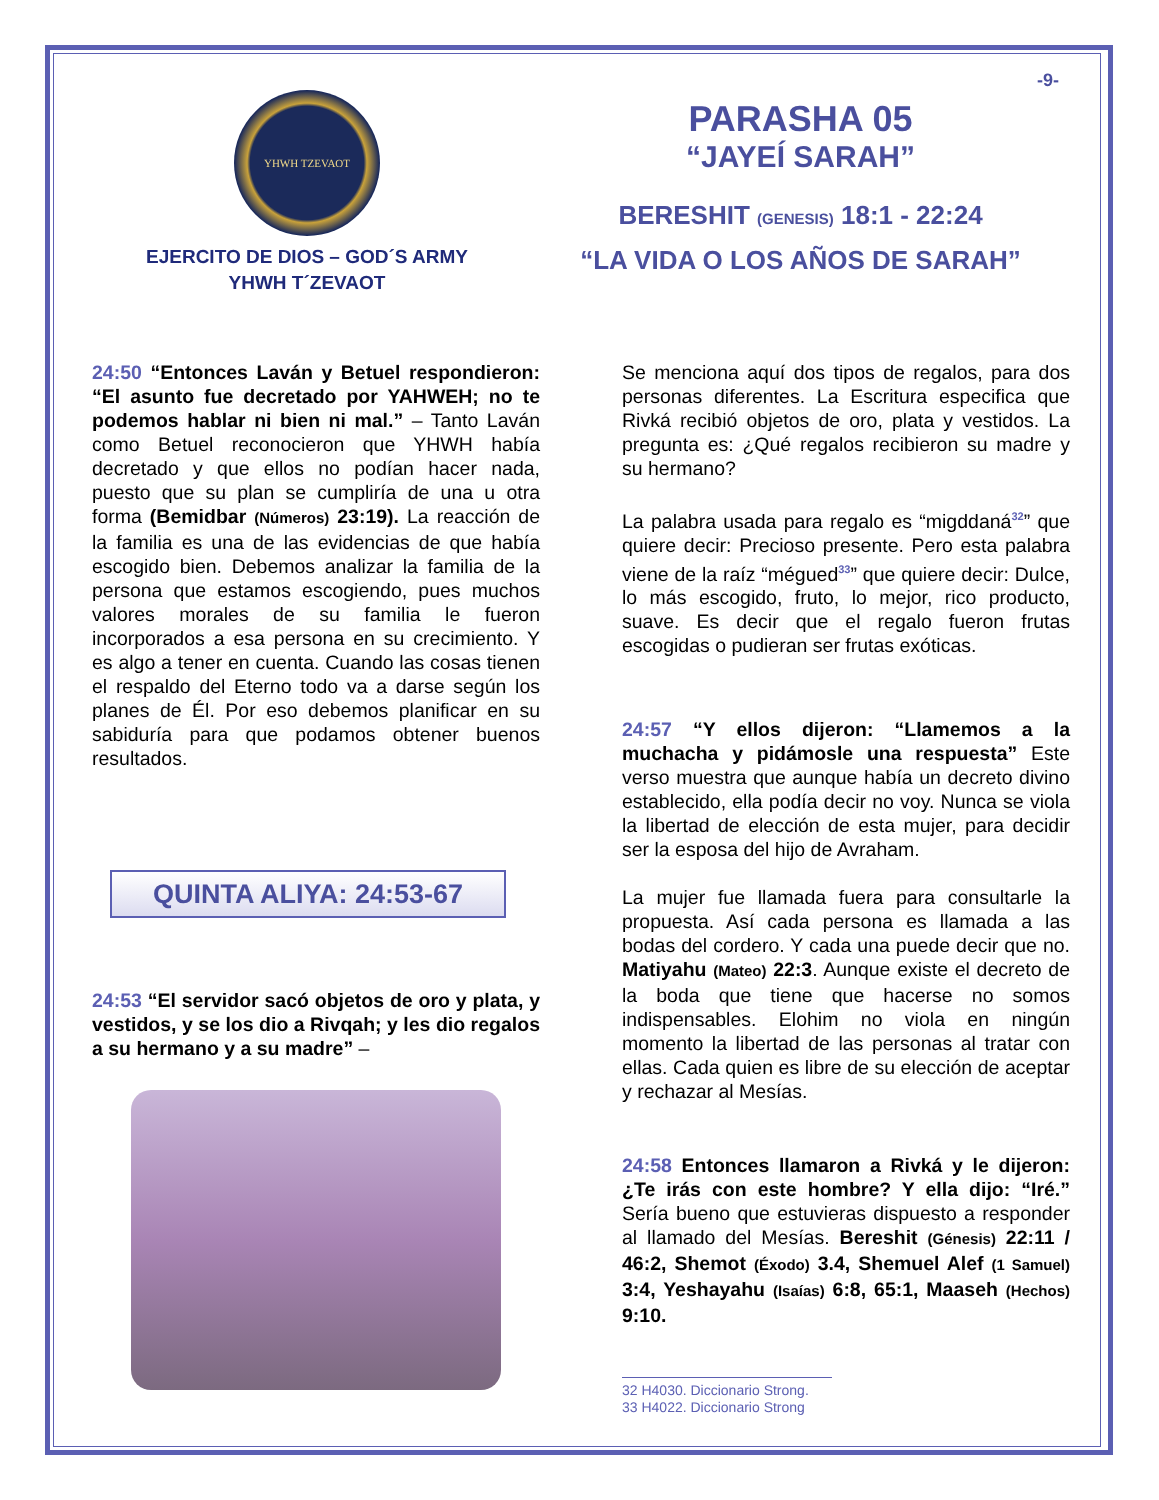YHWH TZEVAOT
EJERCITO DE DIOS – GOD´S ARMY
YHWH T´ZEVAOT
-9-
PARASHA 05
“JAYEÍ SARAH”
BERESHIT (GENESIS) 18:1 - 22:24
“LA VIDA O LOS AÑOS DE SARAH”
24:50 “Entonces Laván y Betuel respondieron: “El asunto fue decretado por YAHWEH; no te podemos hablar ni bien ni mal.” – Tanto Laván como Betuel reconocieron que YHWH había decretado y que ellos no podían hacer nada, puesto que su plan se cumpliría de una u otra forma (Bemidbar (Números) 23:19). La reacción de la familia es una de las evidencias de que había escogido bien. Debemos analizar la familia de la persona que estamos escogiendo, pues muchos valores morales de su familia le fueron incorporados a esa persona en su crecimiento. Y es algo a tener en cuenta. Cuando las cosas tienen el respaldo del Eterno todo va a darse según los planes de Él. Por eso debemos planificar en su sabiduría para que podamos obtener buenos resultados.
QUINTA ALIYA: 24:53-67
24:53 “El servidor sacó objetos de oro y plata, y vestidos, y se los dio a Rivqah; y les dio regalos a su hermano y a su madre” –
Se menciona aquí dos tipos de regalos, para dos personas diferentes. La Escritura especifica que Rivká recibió objetos de oro, plata y vestidos. La pregunta es: ¿Qué regalos recibieron su madre y su hermano?
La palabra usada para regalo es “migddaná<sup>32</sup>” que quiere decir: Precioso presente. Pero esta palabra viene de la raíz “mégued<sup>33</sup>” que quiere decir: Dulce, lo más escogido, fruto, lo mejor, rico producto, suave. Es decir que el regalo fueron frutas escogidas o pudieran ser frutas exóticas.
24:57 “Y ellos dijeron: “Llamemos a la muchacha y pidámosle una respuesta” Este verso muestra que aunque había un decreto divino establecido, ella podía decir no voy. Nunca se viola la libertad de elección de esta mujer, para decidir ser la esposa del hijo de Avraham.
La mujer fue llamada fuera para consultarle la propuesta. Así cada persona es llamada a las bodas del cordero. Y cada una puede decir que no. Matiyahu (Mateo) 22:3. Aunque existe el decreto de la boda que tiene que hacerse no somos indispensables. Elohim no viola en ningún momento la libertad de las personas al tratar con ellas. Cada quien es libre de su elección de aceptar y rechazar al Mesías.
24:58 Entonces llamaron a Rivká y le dijeron: ¿Te irás con este hombre? Y ella dijo: “Iré.” Sería bueno que estuvieras dispuesto a responder al llamado del Mesías. Bereshit (Génesis) 22:11 / 46:2, Shemot (Éxodo) 3.4, Shemuel Alef (1 Samuel) 3:4, Yeshayahu (Isaías) 6:8, 65:1, Maaseh (Hechos) 9:10.
32 H4030. Diccionario Strong.
33 H4022. Diccionario Strong